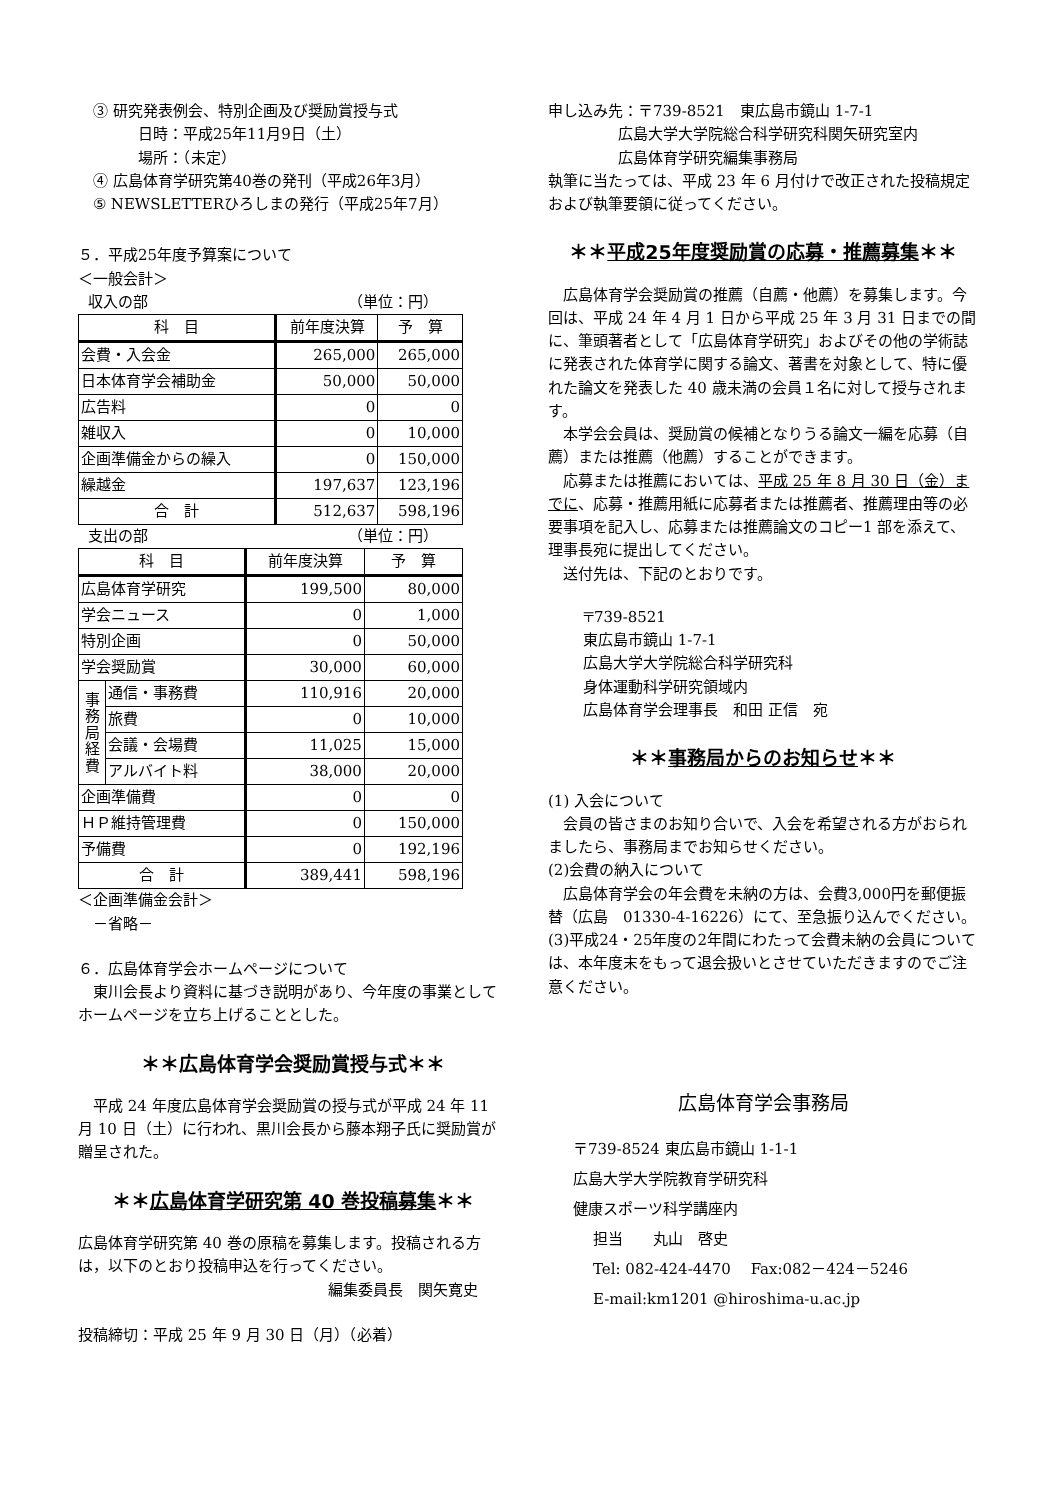③ 研究発表例会、特別企画及び奨励賞授与式
日時：平成25年11月9日（土）
場所：（未定）
④ 広島体育学研究第40巻の発刊（平成26年3月）
⑤ NEWSLETTERひろしまの発行（平成25年7月）
５．平成25年度予算案について
＜一般会計＞
収入の部 （単位：円）
| 科 目 | 前年度決算 | 予 算 |
| --- | --- | --- |
| 会費・入会金 | 265,000 | 265,000 |
| 日本体育学会補助金 | 50,000 | 50,000 |
| 広告料 | 0 | 0 |
| 雑収入 | 0 | 10,000 |
| 企画準備金からの繰入 | 0 | 150,000 |
| 繰越金 | 197,637 | 123,196 |
| 合 計 | 512,637 | 598,196 |
支出の部 （単位：円）
| 科 目 | | 前年度決算 | 予 算 |
| --- | --- | --- | --- |
| 広島体育学研究 | | 199,500 | 80,000 |
| 学会ニュース | | 0 | 1,000 |
| 特別企画 | | 0 | 50,000 |
| 学会奨励賞 | | 30,000 | 60,000 |
| 事 務 局 経 費 | 通信・事務費 | 110,916 | 20,000 |
| | 旅費 | 0 | 10,000 |
| | 会議・会場費 | 11,025 | 15,000 |
| | アルバイト料 | 38,000 | 20,000 |
| 企画準備費 | | 0 | 0 |
| ＨＰ維持管理費 | | 0 | 150,000 |
| 予備費 | | 0 | 192,196 |
| 合 計 | | 389,441 | 598,196 |
＜企画準備金会計＞
－省略－
６．広島体育学会ホームページについて
東川会長より資料に基づき説明があり、今年度の事業としてホームページを立ち上げることとした。
＊＊広島体育学会奨励賞授与式＊＊
平成 24 年度広島体育学会奨励賞の授与式が平成 24 年 11 月 10 日（土）に行われ、黒川会長から藤本翔子氏に奨励賞が贈呈された。
＊＊広島体育学研究第 40 巻投稿募集＊＊
広島体育学研究第 40 巻の原稿を募集します。投稿される方は，以下のとおり投稿申込を行ってください。
編集委員長　関矢寛史
投稿締切：平成 25 年 9 月 30 日（月）（必着）
申し込み先：〒739-8521　東広島市鏡山 1-7-1
広島大学大学院総合科学研究科関矢研究室内
広島体育学研究編集事務局
執筆に当たっては、平成 23 年 6 月付けで改正された投稿規定および執筆要領に従ってください。
＊＊平成25年度奨励賞の応募・推薦募集＊＊
広島体育学会奨励賞の推薦（自薦・他薦）を募集します。今回は、平成 24 年 4 月 1 日から平成 25 年 3 月 31 日までの間に、筆頭著者として「広島体育学研究」およびその他の学術誌に発表された体育学に関する論文、著書を対象として、特に優れた論文を発表した 40 歳未満の会員１名に対して授与されます。
本学会会員は、奨励賞の候補となりうる論文一編を応募（自薦）または推薦（他薦）することができます。
応募または推薦においては、平成 25 年 8 月 30 日（金）までに、応募・推薦用紙に応募者または推薦者、推薦理由等の必要事項を記入し、応募または推薦論文のコピー1 部を添えて、理事長宛に提出してください。
送付先は、下記のとおりです。
〒739-8521
東広島市鏡山 1-7-1
広島大学大学院総合科学研究科
身体運動科学研究領域内
広島体育学会理事長　和田 正信　宛
＊＊事務局からのお知らせ＊＊
(1) 入会について
会員の皆さまのお知り合いで、入会を希望される方がおられましたら、事務局までお知らせください。
(2)会費の納入について
広島体育学会の年会費を未納の方は、会費3,000円を郵便振替（広島　01330-4-16226）にて、至急振り込んでください。
(3)平成24・25年度の2年間にわたって会費未納の会員については、本年度末をもって退会扱いとさせていただきますのでご注意ください。
広島体育学会事務局
〒739-8524 東広島市鏡山 1-1-1
広島大学大学院教育学研究科
健康スポーツ科学講座内
担当　　丸山　啓史
Tel: 082-424-4470　 Fax:082－424－5246
E-mail:km1201 @hiroshima-u.ac.jp